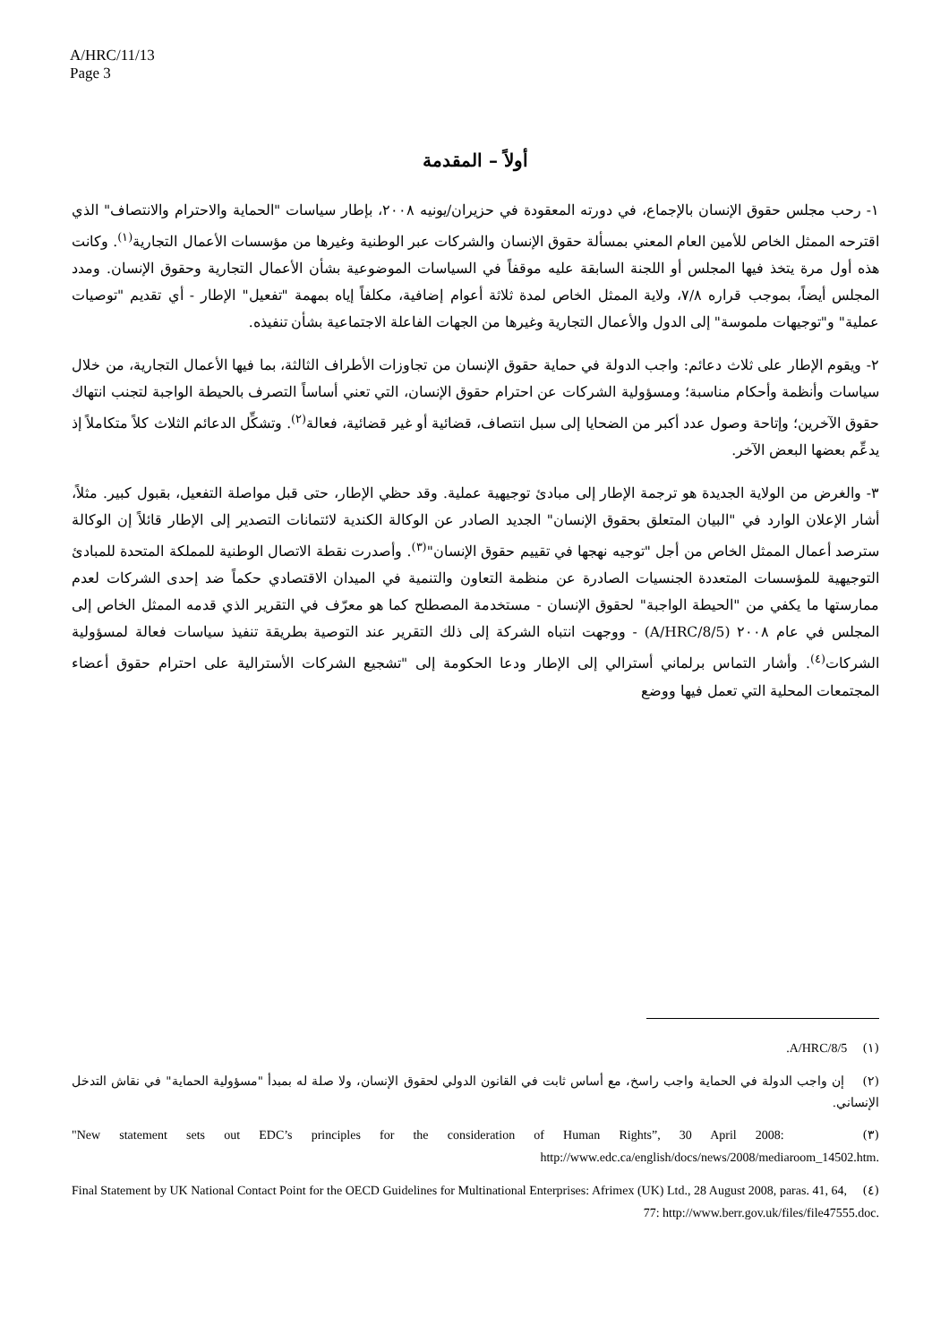A/HRC/11/13
Page 3
أولاً – المقدمة
١- رحب مجلس حقوق الإنسان بالإجماع، في دورته المعقودة في حزيران/يونيه ٢٠٠٨، بإطار سياسات "الحماية والاحترام والانتصاف" الذي اقترحه الممثل الخاص للأمين العام المعني بمسألة حقوق الإنسان والشركات عبر الوطنية وغيرها من مؤسسات الأعمال التجارية<sup>(١)</sup>. وكانت هذه أول مرة يتخذ فيها المجلس أو اللجنة السابقة عليه موقفاً في السياسات الموضوعية بشأن الأعمال التجارية وحقوق الإنسان. ومدد المجلس أيضاً، بموجب قراره ٧/٨، ولاية الممثل الخاص لمدة ثلاثة أعوام إضافية، مكلفاً إياه بمهمة "تفعيل" الإطار - أي تقديم "توصيات عملية" و"توجيهات ملموسة" إلى الدول والأعمال التجارية وغيرها من الجهات الفاعلة الاجتماعية بشأن تنفيذه.
٢- ويقوم الإطار على ثلاث دعائم: واجب الدولة في حماية حقوق الإنسان من تجاوزات الأطراف الثالثة، بما فيها الأعمال التجارية، من خلال سياسات وأنظمة وأحكام مناسبة؛ ومسؤولية الشركات عن احترام حقوق الإنسان، التي تعني أساساً التصرف بالحيطة الواجبة لتجنب انتهاك حقوق الآخرين؛ وإتاحة وصول عدد أكبر من الضحايا إلى سبل انتصاف، قضائية أو غير قضائية، فعالة<sup>(٢)</sup>. وتشكِّل الدعائم الثلاث كلاً متكاملاً إذ يدعِّم بعضها البعض الآخر.
٣- والغرض من الولاية الجديدة هو ترجمة الإطار إلى مبادئ توجيهية عملية. وقد حظي الإطار، حتى قبل مواصلة التفعيل، بقبول كبير. مثلاً، أشار الإعلان الوارد في "البيان المتعلق بحقوق الإنسان" الجديد الصادر عن الوكالة الكندية لائتمانات التصدير إلى الإطار قائلاً إن الوكالة سترصد أعمال الممثل الخاص من أجل "توجيه نهجها في تقييم حقوق الإنسان"<sup>(٣)</sup>. وأصدرت نقطة الاتصال الوطنية للمملكة المتحدة للمبادئ التوجيهية للمؤسسات المتعددة الجنسيات الصادرة عن منظمة التعاون والتنمية في الميدان الاقتصادي حكماً ضد إحدى الشركات لعدم ممارستها ما يكفي من "الحيطة الواجبة" لحقوق الإنسان - مستخدمة المصطلح كما هو معرّف في التقرير الذي قدمه الممثل الخاص إلى المجلس في عام ٢٠٠٨ (A/HRC/8/5) - ووجهت انتباه الشركة إلى ذلك التقرير عند التوصية بطريقة تنفيذ سياسات فعالة لمسؤولية الشركات<sup>(٤)</sup>. وأشار التماس برلماني أسترالي إلى الإطار ودعا الحكومة إلى "تشجيع الشركات الأسترالية على احترام حقوق أعضاء المجتمعات المحلية التي تعمل فيها ووضع
(١) A/HRC/8/5.
(٢) إن واجب الدولة في الحماية واجب راسخ، مع أساس ثابت في القانون الدولي لحقوق الإنسان، ولا صلة له بمبدأ "مسؤولية الحماية" في نقاش التدخل الإنساني.
(٣) "New statement sets out EDC’s principles for the consideration of Human Rights”, 30 April 2008: http://www.edc.ca/english/docs/news/2008/mediaroom_14502.htm.
(٤) Final Statement by UK National Contact Point for the OECD Guidelines for Multinational Enterprises: Afrimex (UK) Ltd., 28 August 2008, paras. 41, 64, 77: http://www.berr.gov.uk/files/file47555.doc.